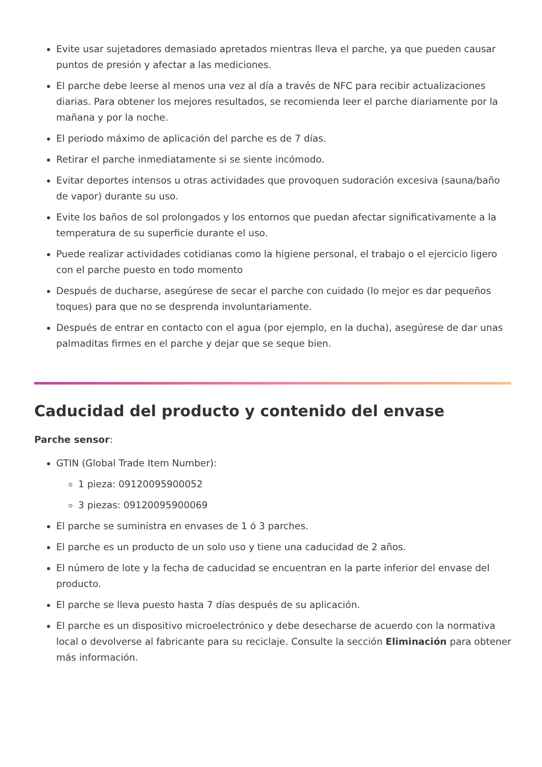Evite usar sujetadores demasiado apretados mientras lleva el parche, ya que pueden causar puntos de presión y afectar a las mediciones.
El parche debe leerse al menos una vez al día a través de NFC para recibir actualizaciones diarias. Para obtener los mejores resultados, se recomienda leer el parche diariamente por la mañana y por la noche.
El periodo máximo de aplicación del parche es de 7 días.
Retirar el parche inmediatamente si se siente incómodo.
Evitar deportes intensos u otras actividades que provoquen sudoración excesiva (sauna/baño de vapor) durante su uso.
Evite los baños de sol prolongados y los entornos que puedan afectar significativamente a la temperatura de su superficie durante el uso.
Puede realizar actividades cotidianas como la higiene personal, el trabajo o el ejercicio ligero con el parche puesto en todo momento
Después de ducharse, asegúrese de secar el parche con cuidado (lo mejor es dar pequeños toques) para que no se desprenda involuntariamente.
Después de entrar en contacto con el agua (por ejemplo, en la ducha), asegúrese de dar unas palmaditas firmes en el parche y dejar que se seque bien.
Caducidad del producto y contenido del envase
Parche sensor:
GTIN (Global Trade Item Number):
1 pieza: 09120095900052
3 piezas: 09120095900069
El parche se suministra en envases de 1 ó 3 parches.
El parche es un producto de un solo uso y tiene una caducidad de 2 años.
El número de lote y la fecha de caducidad se encuentran en la parte inferior del envase del producto.
El parche se lleva puesto hasta 7 días después de su aplicación.
El parche es un dispositivo microelectrónico y debe desecharse de acuerdo con la normativa local o devolverse al fabricante para su reciclaje. Consulte la sección Eliminación para obtener más información.